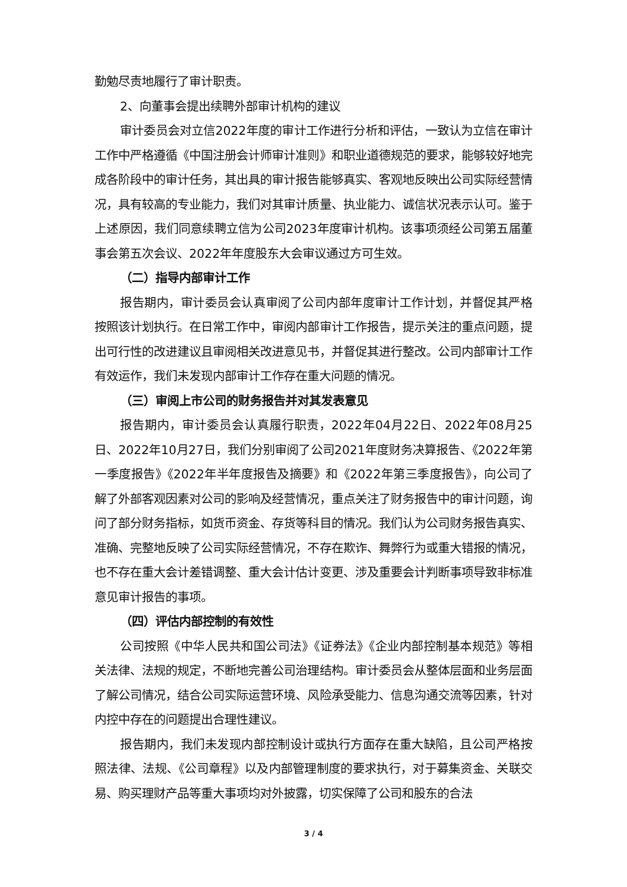勤勉尽责地履行了审计职责。
2、向董事会提出续聘外部审计机构的建议
审计委员会对立信2022年度的审计工作进行分析和评估，一致认为立信在审计工作中严格遵循《中国注册会计师审计准则》和职业道德规范的要求，能够较好地完成各阶段中的审计任务，其出具的审计报告能够真实、客观地反映出公司实际经营情况，具有较高的专业能力，我们对其审计质量、执业能力、诚信状况表示认可。鉴于上述原因，我们同意续聘立信为公司2023年度审计机构。该事项须经公司第五届董事会第五次会议、2022年年度股东大会审议通过方可生效。
（二）指导内部审计工作
报告期内，审计委员会认真审阅了公司内部年度审计工作计划，并督促其严格按照该计划执行。在日常工作中，审阅内部审计工作报告，提示关注的重点问题，提出可行性的改进建议且审阅相关改进意见书，并督促其进行整改。公司内部审计工作有效运作，我们未发现内部审计工作存在重大问题的情况。
（三）审阅上市公司的财务报告并对其发表意见
报告期内，审计委员会认真履行职责，2022年04月22日、2022年08月25日、2022年10月27日，我们分别审阅了公司2021年度财务决算报告、《2022年第一季度报告》《2022年半年度报告及摘要》和《2022年第三季度报告》，向公司了解了外部客观因素对公司的影响及经营情况，重点关注了财务报告中的审计问题，询问了部分财务指标，如货币资金、存货等科目的情况。我们认为公司财务报告真实、准确、完整地反映了公司实际经营情况，不存在欺诈、舞弊行为或重大错报的情况，也不存在重大会计差错调整、重大会计估计变更、涉及重要会计判断事项导致非标准意见审计报告的事项。
（四）评估内部控制的有效性
公司按照《中华人民共和国公司法》《证券法》《企业内部控制基本规范》等相关法律、法规的规定，不断地完善公司治理结构。审计委员会从整体层面和业务层面了解公司情况，结合公司实际运营环境、风险承受能力、信息沟通交流等因素，针对内控中存在的问题提出合理性建议。
报告期内，我们未发现内部控制设计或执行方面存在重大缺陷，且公司严格按照法律、法规、《公司章程》以及内部管理制度的要求执行，对于募集资金、关联交易、购买理财产品等重大事项均对外披露，切实保障了公司和股东的合法
3 / 4